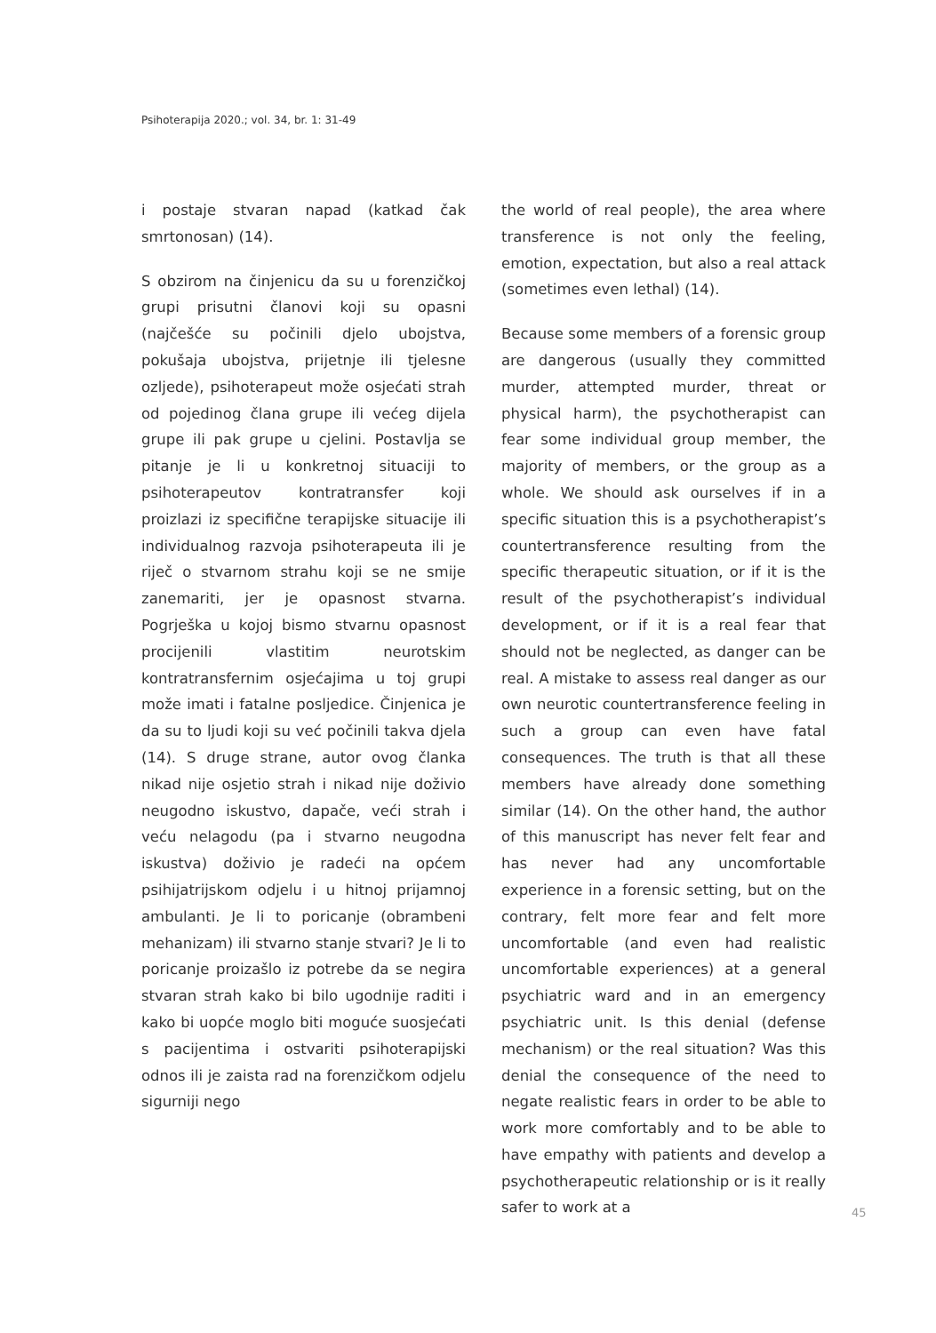Psihoterapija 2020.; vol. 34, br. 1: 31-49
i postaje stvaran napad (katkad čak smrtonosan) (14).
S obzirom na činjenicu da su u forenzičkoj grupi prisutni članovi koji su opasni (najčešće su počinili djelo ubojstva, pokušaja ubojstva, prijetnje ili tjelesne ozljede), psihoterapeut može osjećati strah od pojedinog člana grupe ili većeg dijela grupe ili pak grupe u cjelini. Postavlja se pitanje je li u konkretnoj situaciji to psihoterapeutov kontratransfer koji proizlazi iz specifične terapijske situacije ili individualnog razvoja psihoterapeuta ili je riječ o stvarnom strahu koji se ne smije zanemariti, jer je opasnost stvarna. Pogrješka u kojoj bismo stvarnu opasnost procijenili vlastitim neurotskim kontratransfernim osjećajima u toj grupi može imati i fatalne posljedice. Činjenica je da su to ljudi koji su već počinili takva djela (14). S druge strane, autor ovog članka nikad nije osjetio strah i nikad nije doživio neugodno iskustvo, dapače, veći strah i veću nelagodu (pa i stvarno neugodna iskustva) doživio je radeći na općem psihijatrijskom odjelu i u hitnoj prijamnoj ambulanti. Je li to poricanje (obrambeni mehanizam) ili stvarno stanje stvari? Je li to poricanje proizašlo iz potrebe da se negira stvaran strah kako bi bilo ugodnije raditi i kako bi uopće moglo biti moguće suosjećati s pacijentima i ostvariti psihoterapijski odnos ili je zaista rad na forenzičkom odjelu sigurniji nego
the world of real people), the area where transference is not only the feeling, emotion, expectation, but also a real attack (sometimes even lethal) (14).
Because some members of a forensic group are dangerous (usually they committed murder, attempted murder, threat or physical harm), the psychotherapist can fear some individual group member, the majority of members, or the group as a whole. We should ask ourselves if in a specific situation this is a psychotherapist’s countertransference resulting from the specific therapeutic situation, or if it is the result of the psychotherapist’s individual development, or if it is a real fear that should not be neglected, as danger can be real. A mistake to assess real danger as our own neurotic countertransference feeling in such a group can even have fatal consequences. The truth is that all these members have already done something similar (14). On the other hand, the author of this manuscript has never felt fear and has never had any uncomfortable experience in a forensic setting, but on the contrary, felt more fear and felt more uncomfortable (and even had realistic uncomfortable experiences) at a general psychiatric ward and in an emergency psychiatric unit. Is this denial (defense mechanism) or the real situation? Was this denial the consequence of the need to negate realistic fears in order to be able to work more comfortably and to be able to have empathy with patients and develop a psychotherapeutic relationship or is it really safer to work at a
45